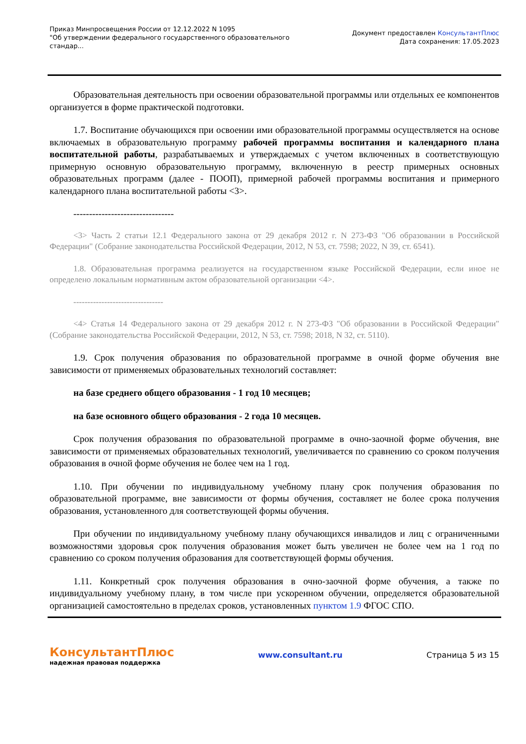Приказ Минпросвещения России от 12.12.2022 N 1095
"Об утверждении федерального государственного образовательного
стандар...
Документ предоставлен КонсультантПлюс
Дата сохранения: 17.05.2023
Образовательная деятельность при освоении образовательной программы или отдельных ее компонентов организуется в форме практической подготовки.
1.7. Воспитание обучающихся при освоении ими образовательной программы осуществляется на основе включаемых в образовательную программу рабочей программы воспитания и календарного плана воспитательной работы, разрабатываемых и утверждаемых с учетом включенных в соответствующую примерную основную образовательную программу, включенную в реестр примерных основных образовательных программ (далее - ПООП), примерной рабочей программы воспитания и примерного календарного плана воспитательной работы <3>.
--------------------------------
<3> Часть 2 статьи 12.1 Федерального закона от 29 декабря 2012 г. N 273-ФЗ "Об образовании в Российской Федерации" (Собрание законодательства Российской Федерации, 2012, N 53, ст. 7598; 2022, N 39, ст. 6541).
1.8. Образовательная программа реализуется на государственном языке Российской Федерации, если иное не определено локальным нормативным актом образовательной организации <4>.
--------------------------------
<4> Статья 14 Федерального закона от 29 декабря 2012 г. N 273-ФЗ "Об образовании в Российской Федерации" (Собрание законодательства Российской Федерации, 2012, N 53, ст. 7598; 2018, N 32, ст. 5110).
1.9. Срок получения образования по образовательной программе в очной форме обучения вне зависимости от применяемых образовательных технологий составляет:
на базе среднего общего образования - 1 год 10 месяцев;
на базе основного общего образования - 2 года 10 месяцев.
Срок получения образования по образовательной программе в очно-заочной форме обучения, вне зависимости от применяемых образовательных технологий, увеличивается по сравнению со сроком получения образования в очной форме обучения не более чем на 1 год.
1.10. При обучении по индивидуальному учебному плану срок получения образования по образовательной программе, вне зависимости от формы обучения, составляет не более срока получения образования, установленного для соответствующей формы обучения.
При обучении по индивидуальному учебному плану обучающихся инвалидов и лиц с ограниченными возможностями здоровья срок получения образования может быть увеличен не более чем на 1 год по сравнению со сроком получения образования для соответствующей формы обучения.
1.11. Конкретный срок получения образования в очно-заочной форме обучения, а также по индивидуальному учебному плану, в том числе при ускоренном обучении, определяется образовательной организацией самостоятельно в пределах сроков, установленных пунктом 1.9 ФГОС СПО.
КонсультантПлюс
надежная правовая поддержка
www.consultant.ru Страница 5 из 15